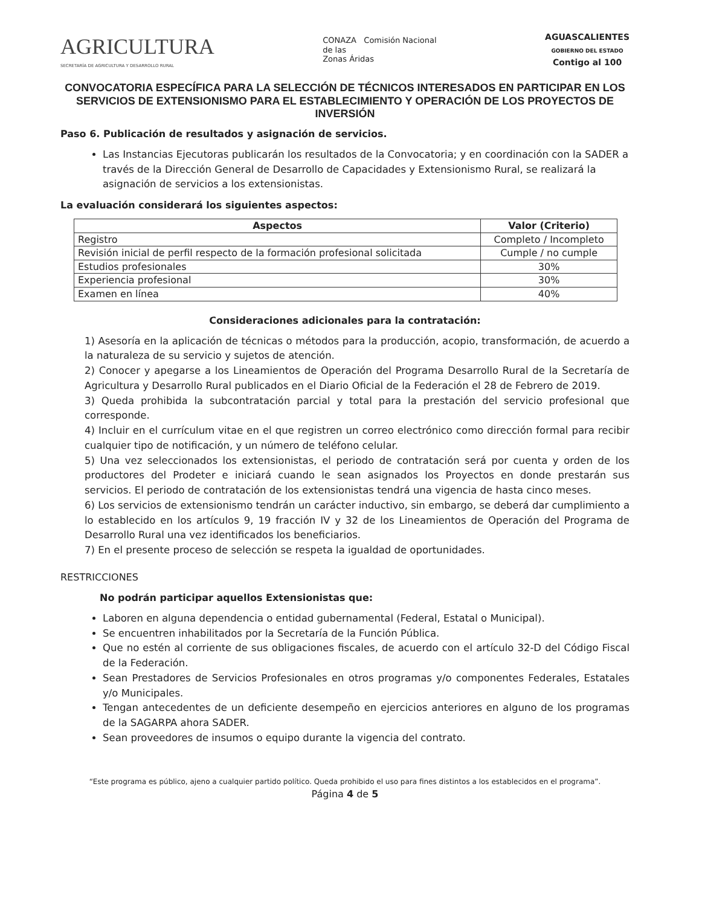AGRICULTURA
SECRETARÍA DE AGRICULTURA Y DESARROLLO RURAL
CONAZA Comisión Nacional
de las
Zonas Áridas
AGUASCALIENTES
GOBIERNO DEL ESTADO
Contigo al 100
CONVOCATORIA ESPECÍFICA PARA LA SELECCIÓN DE TÉCNICOS INTERESADOS EN PARTICIPAR EN LOS SERVICIOS DE EXTENSIONISMO PARA EL ESTABLECIMIENTO Y OPERACIÓN DE LOS PROYECTOS DE INVERSIÓN
Paso 6. Publicación de resultados y asignación de servicios.
Las Instancias Ejecutoras publicarán los resultados de la Convocatoria; y en coordinación con la SADER a través de la Dirección General de Desarrollo de Capacidades y Extensionismo Rural, se realizará la asignación de servicios a los extensionistas.
La evaluación considerará los siguientes aspectos:
| Aspectos | Valor (Criterio) |
| --- | --- |
| Registro | Completo / Incompleto |
| Revisión inicial de perfil respecto de la formación profesional solicitada | Cumple / no cumple |
| Estudios profesionales | 30% |
| Experiencia profesional | 30% |
| Examen en línea | 40% |
Consideraciones adicionales para la contratación:
1) Asesoría en la aplicación de técnicas o métodos para la producción, acopio, transformación, de acuerdo a la naturaleza de su servicio y sujetos de atención.
2) Conocer y apegarse a los Lineamientos de Operación del Programa Desarrollo Rural de la Secretaría de Agricultura y Desarrollo Rural publicados en el Diario Oficial de la Federación el 28 de Febrero de 2019.
3) Queda prohibida la subcontratación parcial y total para la prestación del servicio profesional que corresponde.
4) Incluir en el currículum vitae en el que registren un correo electrónico como dirección formal para recibir cualquier tipo de notificación, y un número de teléfono celular.
5) Una vez seleccionados los extensionistas, el periodo de contratación será por cuenta y orden de los productores del Prodeter e iniciará cuando le sean asignados los Proyectos en donde prestarán sus servicios. El periodo de contratación de los extensionistas tendrá una vigencia de hasta cinco meses.
6) Los servicios de extensionismo tendrán un carácter inductivo, sin embargo, se deberá dar cumplimiento a lo establecido en los artículos 9, 19 fracción IV y 32 de los Lineamientos de Operación del Programa de Desarrollo Rural una vez identificados los beneficiarios.
7) En el presente proceso de selección se respeta la igualdad de oportunidades.
RESTRICCIONES
No podrán participar aquellos Extensionistas que:
Laboren en alguna dependencia o entidad gubernamental (Federal, Estatal o Municipal).
Se encuentren inhabilitados por la Secretaría de la Función Pública.
Que no estén al corriente de sus obligaciones fiscales, de acuerdo con el artículo 32-D del Código Fiscal de la Federación.
Sean Prestadores de Servicios Profesionales en otros programas y/o componentes Federales, Estatales y/o Municipales.
Tengan antecedentes de un deficiente desempeño en ejercicios anteriores en alguno de los programas de la SAGARPA ahora SADER.
Sean proveedores de insumos o equipo durante la vigencia del contrato.
“Este programa es público, ajeno a cualquier partido político. Queda prohibido el uso para fines distintos a los establecidos en el programa”.
Página 4 de 5